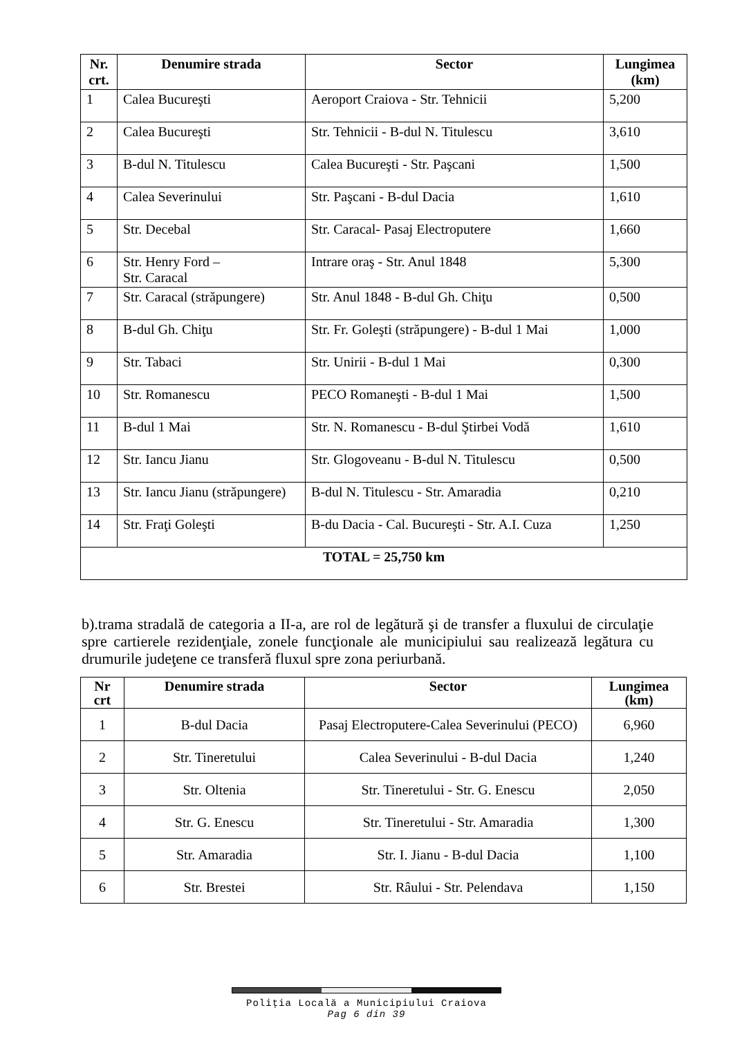| Nr. crt. | Denumire strada | Sector | Lungimea (km) |
| --- | --- | --- | --- |
| 1 | Calea Bucureşti | Aeroport Craiova - Str. Tehnicii | 5,200 |
| 2 | Calea Bucureşti | Str. Tehnicii - B-dul N. Titulescu | 3,610 |
| 3 | B-dul N. Titulescu | Calea Bucureşti - Str. Paşcani | 1,500 |
| 4 | Calea Severinului | Str. Paşcani - B-dul Dacia | 1,610 |
| 5 | Str. Decebal | Str. Caracal- Pasaj Electroputere | 1,660 |
| 6 | Str. Henry Ford – Str. Caracal | Intrare oraş - Str. Anul 1848 | 5,300 |
| 7 | Str. Caracal (străpungere) | Str. Anul 1848 - B-dul Gh. Chiţu | 0,500 |
| 8 | B-dul Gh. Chiţu | Str. Fr. Goleşti (străpungere) - B-dul 1 Mai | 1,000 |
| 9 | Str. Tabaci | Str. Unirii - B-dul 1 Mai | 0,300 |
| 10 | Str. Romanescu | PECO Romaneşti - B-dul 1 Mai | 1,500 |
| 11 | B-dul 1 Mai | Str. N. Romanescu - B-dul Ştirbei Vodă | 1,610 |
| 12 | Str. Iancu Jianu | Str. Glogoveanu - B-dul N. Titulescu | 0,500 |
| 13 | Str. Iancu Jianu (străpungere) | B-dul N. Titulescu - Str. Amaradia | 0,210 |
| 14 | Str. Fraţi Goleşti | B-du Dacia - Cal. Bucureşti - Str. A.I. Cuza | 1,250 |
| TOTAL = 25,750 km | | | |
b).trama stradală de categoria a II-a, are rol de legătură şi de transfer a fluxului de circulaţie spre cartierele rezidenţiale, zonele funcţionale ale municipiului sau realizează legătura cu drumurile judeţene ce transferă fluxul spre zona periurbană.
| Nr crt | Denumire strada | Sector | Lungimea (km) |
| --- | --- | --- | --- |
| 1 | B-dul Dacia | Pasaj Electroputere-Calea Severinului (PECO) | 6,960 |
| 2 | Str. Tineretului | Calea Severinului - B-dul Dacia | 1,240 |
| 3 | Str. Oltenia | Str. Tineretului - Str. G. Enescu | 2,050 |
| 4 | Str. G. Enescu | Str. Tineretului - Str. Amaradia | 1,300 |
| 5 | Str. Amaradia | Str. I. Jianu - B-dul Dacia | 1,100 |
| 6 | Str. Brestei | Str. Râului - Str. Pelendava | 1,150 |
Poliţia Locală a Municipiului Craiova
Pag 6 din 39